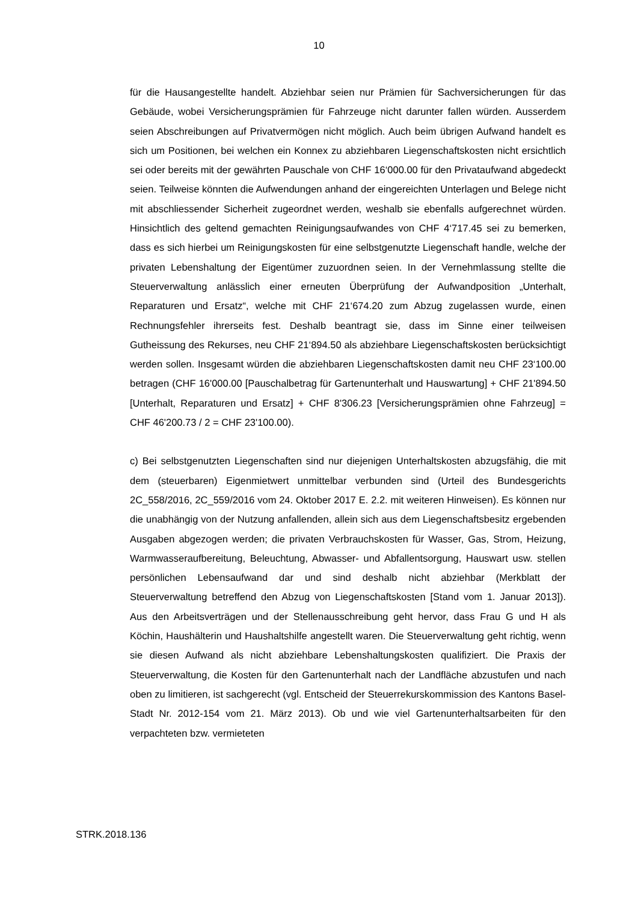10
für die Hausangestellte handelt. Abziehbar seien nur Prämien für Sachversicherungen für das Gebäude, wobei Versicherungsprämien für Fahrzeuge nicht darunter fallen würden. Ausserdem seien Abschreibungen auf Privatvermögen nicht möglich. Auch beim übrigen Aufwand handelt es sich um Positionen, bei welchen ein Konnex zu abziehbaren Liegenschaftskosten nicht ersichtlich sei oder bereits mit der gewährten Pauschale von CHF 16‘000.00 für den Privataufwand abgedeckt seien. Teilweise könnten die Aufwendungen anhand der eingereichten Unterlagen und Belege nicht mit abschliessender Sicherheit zugeordnet werden, weshalb sie ebenfalls aufgerechnet würden. Hinsichtlich des geltend gemachten Reinigungsaufwandes von CHF 4‘717.45 sei zu bemerken, dass es sich hierbei um Reinigungskosten für eine selbstgenutzte Liegenschaft handle, welche der privaten Lebenshaltung der Eigentümer zuzuordnen seien. In der Vernehmlassung stellte die Steuerverwaltung anlässlich einer erneuten Überprüfung der Aufwandposition „Unterhalt, Reparaturen und Ersatz“, welche mit CHF 21‘674.20 zum Abzug zugelassen wurde, einen Rechnungsfehler ihrerseits fest. Deshalb beantragt sie, dass im Sinne einer teilweisen Gutheissung des Rekurses, neu CHF 21‘894.50 als abziehbare Liegenschaftskosten berücksichtigt werden sollen. Insgesamt würden die abziehbaren Liegenschaftskosten damit neu CHF 23‘100.00 betragen (CHF 16'000.00 [Pauschalbetrag für Gartenunterhalt und Hauswartung] + CHF 21'894.50 [Unterhalt, Reparaturen und Ersatz] + CHF 8'306.23 [Versicherungsprämien ohne Fahrzeug] = CHF 46'200.73 / 2 = CHF 23'100.00).
c) Bei selbstgenutzten Liegenschaften sind nur diejenigen Unterhaltskosten abzugsfähig, die mit dem (steuerbaren) Eigenmietwert unmittelbar verbunden sind (Urteil des Bundesgerichts 2C_558/2016, 2C_559/2016 vom 24. Oktober 2017 E. 2.2. mit weiteren Hinweisen). Es können nur die unabhängig von der Nutzung anfallenden, allein sich aus dem Liegenschaftsbesitz ergebenden Ausgaben abgezogen werden; die privaten Verbrauchskosten für Wasser, Gas, Strom, Heizung, Warmwasseraufbereitung, Beleuchtung, Abwasser- und Abfallentsorgung, Hauswart usw. stellen persönlichen Lebensaufwand dar und sind deshalb nicht abziehbar (Merkblatt der Steuerverwaltung betreffend den Abzug von Liegenschaftskosten [Stand vom 1. Januar 2013]). Aus den Arbeitsverträgen und der Stellenausschreibung geht hervor, dass Frau G und H als Köchin, Haushälterin und Haushaltshilfe angestellt waren. Die Steuerverwaltung geht richtig, wenn sie diesen Aufwand als nicht abziehbare Lebenshaltungskosten qualifiziert. Die Praxis der Steuerverwaltung, die Kosten für den Gartenunterhalt nach der Landfläche abzustufen und nach oben zu limitieren, ist sachgerecht (vgl. Entscheid der Steuerrekurskommission des Kantons Basel-Stadt Nr. 2012-154 vom 21. März 2013). Ob und wie viel Gartenunterhaltsarbeiten für den verpachteten bzw. vermieteten
STRK.2018.136